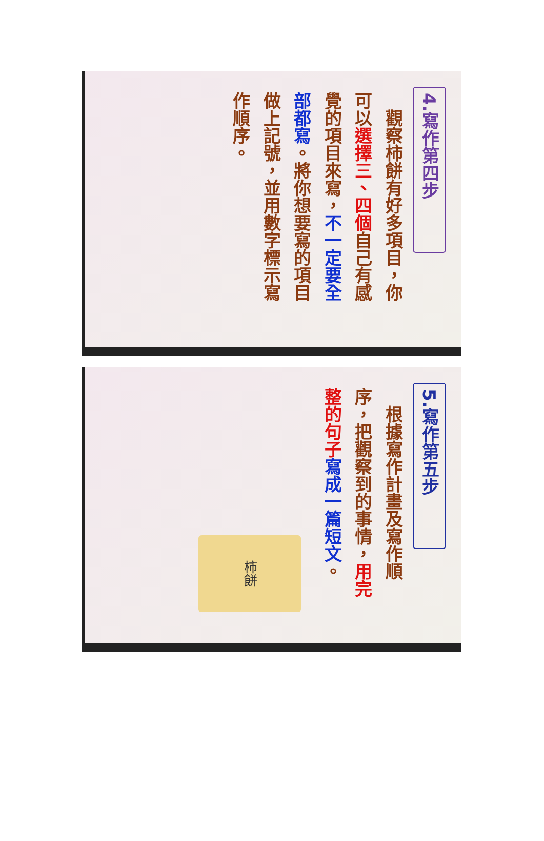4.寫作第四步
　觀察柿餅有好多項目，你可以選擇三、四個自己有感覺的項目來寫，不一定要全部都寫。將你想要寫的項目做上記號，並用數字標示寫作順序。
5.寫作第五步
　根據寫作計畫及寫作順序，把觀察到的事情，用完整的句子 寫成一篇短文。
柿餅